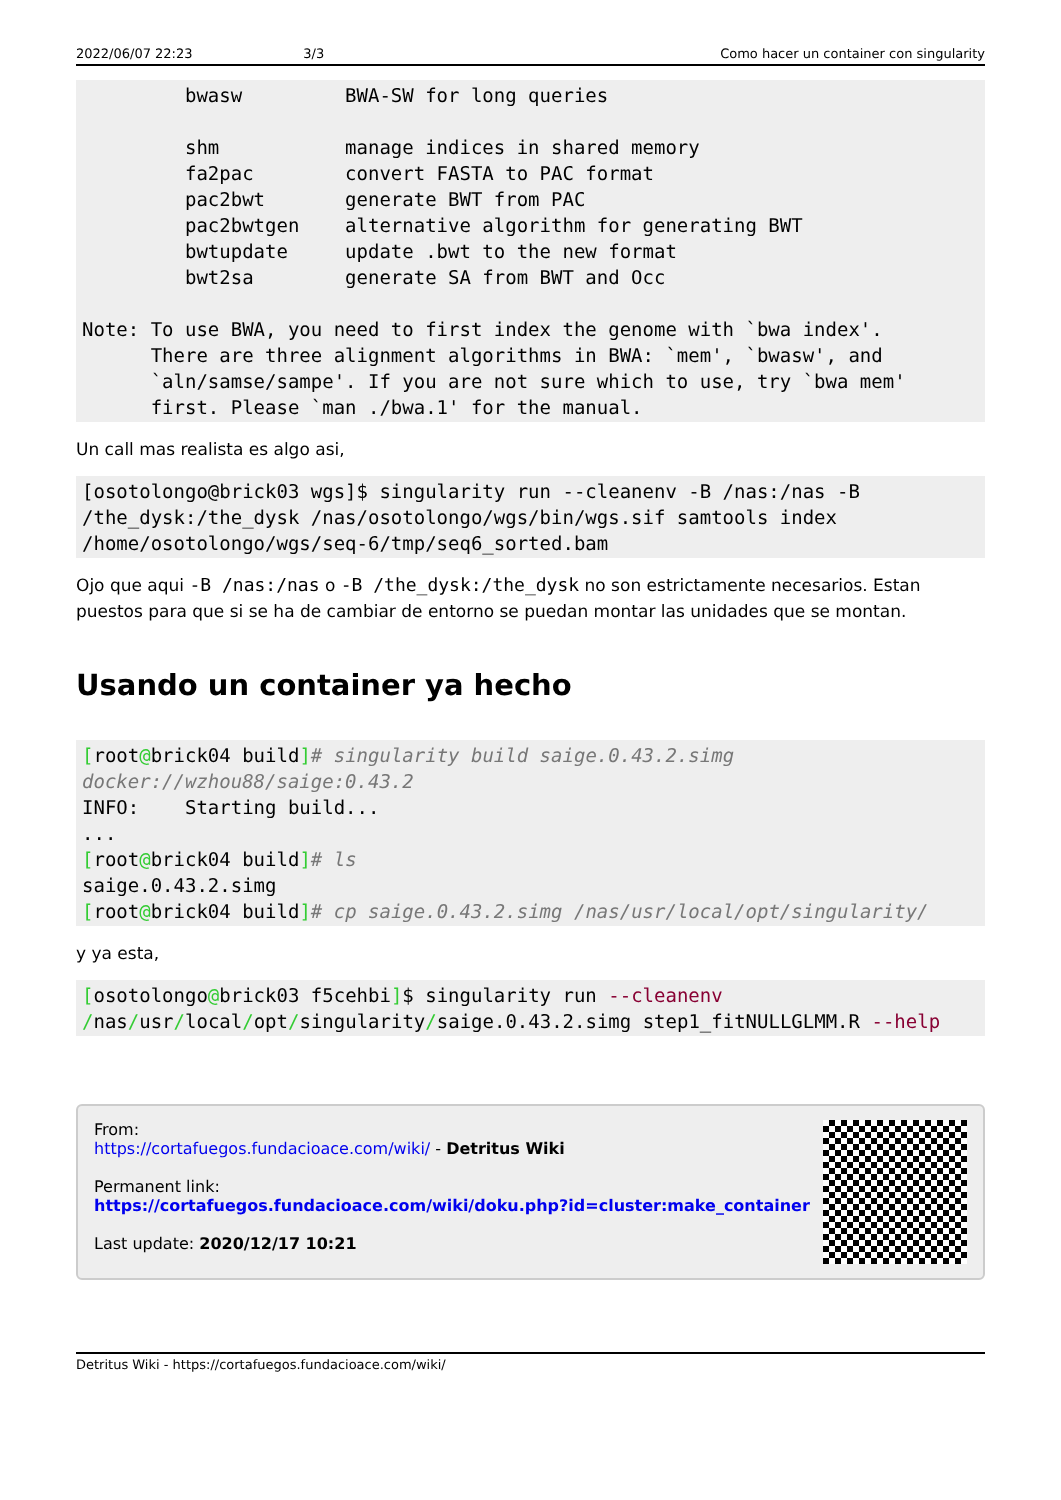2022/06/07 22:23 3/3 Como hacer un container con singularity
         bwasw         BWA-SW for long queries

         shm           manage indices in shared memory
         fa2pac        convert FASTA to PAC format
         pac2bwt       generate BWT from PAC
         pac2bwtgen    alternative algorithm for generating BWT
         bwtupdate     update .bwt to the new format
         bwt2sa        generate SA from BWT and Occ

Note: To use BWA, you need to first index the genome with `bwa index'.
      There are three alignment algorithms in BWA: `mem', `bwasw', and
      `aln/samse/sampe'. If you are not sure which to use, try `bwa mem'
      first. Please `man ./bwa.1' for the manual.
Un call mas realista es algo asi,
[osotolongo@brick03 wgs]$ singularity run --cleanenv -B /nas:/nas -B
/the_dysk:/the_dysk /nas/osotolongo/wgs/bin/wgs.sif samtools index
/home/osotolongo/wgs/seq-6/tmp/seq6_sorted.bam
Ojo que aqui -B /nas:/nas o -B /the_dysk:/the_dysk no son estrictamente necesarios. Estan puestos para que si se ha de cambiar de entorno se puedan montar las unidades que se montan.
Usando un container ya hecho
[root@brick04 build]# singularity build saige.0.43.2.simg
docker://wzhou88/saige:0.43.2
INFO:    Starting build...
...
[root@brick04 build]# ls
saige.0.43.2.simg
[root@brick04 build]# cp saige.0.43.2.simg /nas/usr/local/opt/singularity/
y ya esta,
[osotolongo@brick03 f5cehbi]$ singularity run --cleanenv
/nas/usr/local/opt/singularity/saige.0.43.2.simg step1_fitNULLGLMM.R --help
From:
https://cortafuegos.fundacioace.com/wiki/ - Detritus Wiki
Permanent link:
https://cortafuegos.fundacioace.com/wiki/doku.php?id=cluster:make_container
Last update: 2020/12/17 10:21
Detritus Wiki - https://cortafuegos.fundacioace.com/wiki/